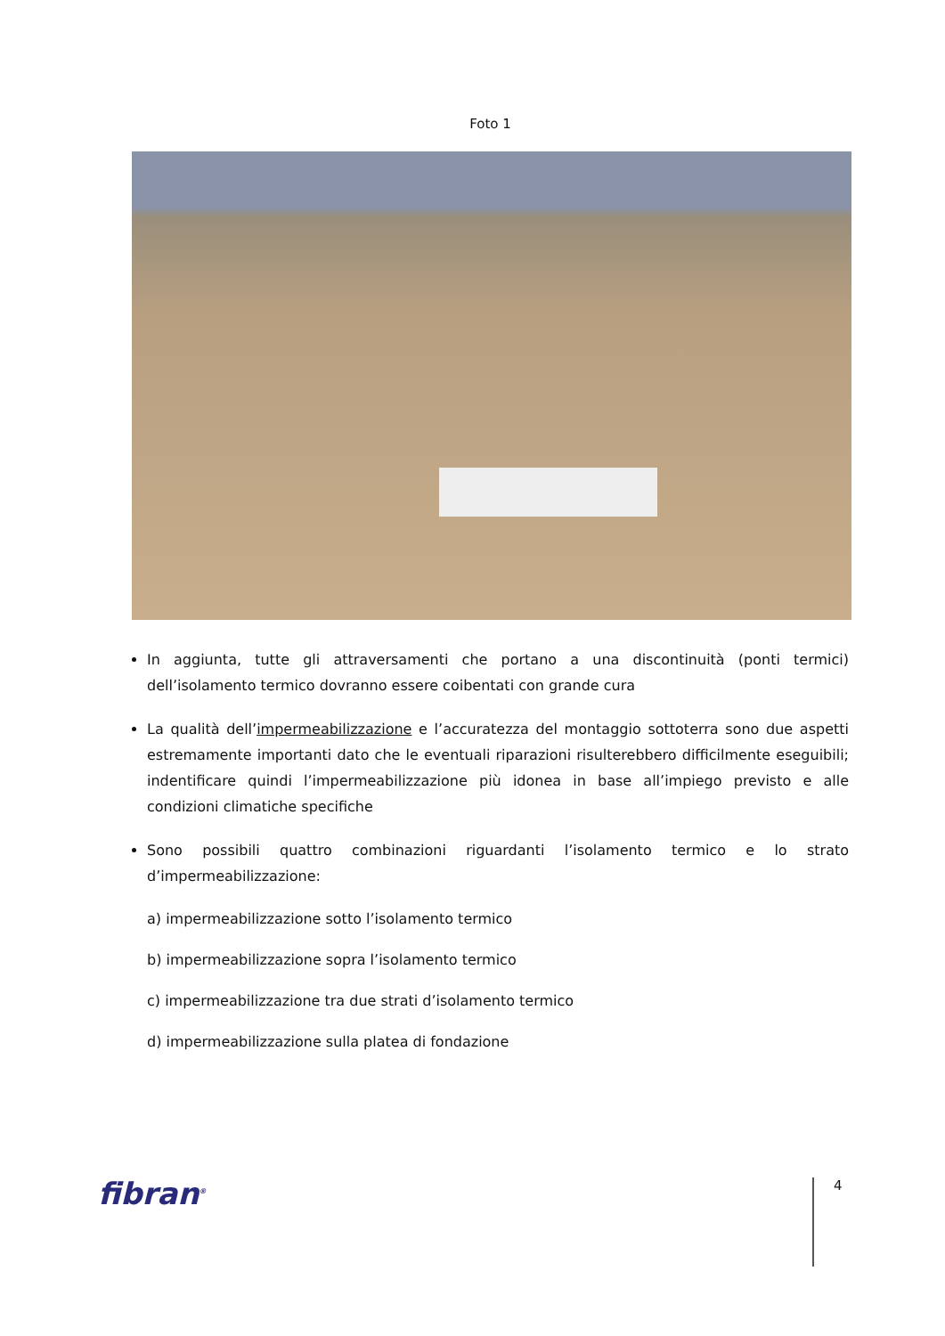Foto 1
In aggiunta, tutte gli attraversamenti che portano a una discontinuità (ponti termici) dell’isolamento termico dovranno essere coibentati con grande cura
La qualità dell’impermeabilizzazione e l’accuratezza del montaggio sottoterra sono due aspetti estremamente importanti dato che le eventuali riparazioni risulterebbero difficilmente eseguibili; indentificare quindi l’impermeabilizzazione più idonea in base all’impiego previsto e alle condizioni climatiche specifiche
Sono possibili quattro combinazioni riguardanti l’isolamento termico e lo strato d’impermeabilizzazione:
a) impermeabilizzazione sotto l’isolamento termico
b) impermeabilizzazione sopra l’isolamento termico
c) impermeabilizzazione tra due strati d’isolamento termico
d) impermeabilizzazione sulla platea di fondazione
fibran<sup>®</sup> 4